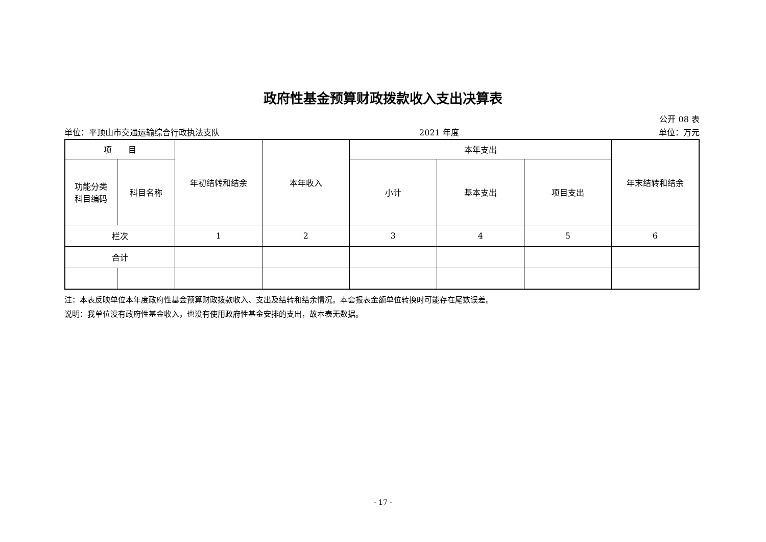政府性基金预算财政拨款收入支出决算表
公开 08 表
单位：平顶山市交通运输综合行政执法支队 2021 年度 单位：万元
| 项 目 | | 年初结转和结余 | 本年收入 | 本年支出 | | | 年末结转和结余 |
| --- | --- | --- | --- | --- | --- | --- | --- |
| 功能分类 科目编码 | 科目名称 | | | 小计 | 基本支出 | 项目支出 | |
| 栏次 | | 1 | 2 | 3 | 4 | 5 | 6 |
| 合计 | | | | | | | |
注：本表反映单位本年度政府性基金预算财政拨款收入、支出及结转和结余情况。本套报表金额单位转换时可能存在尾数误差。
说明：我单位没有政府性基金收入，也没有使用政府性基金安排的支出，故本表无数据。
- 17 -